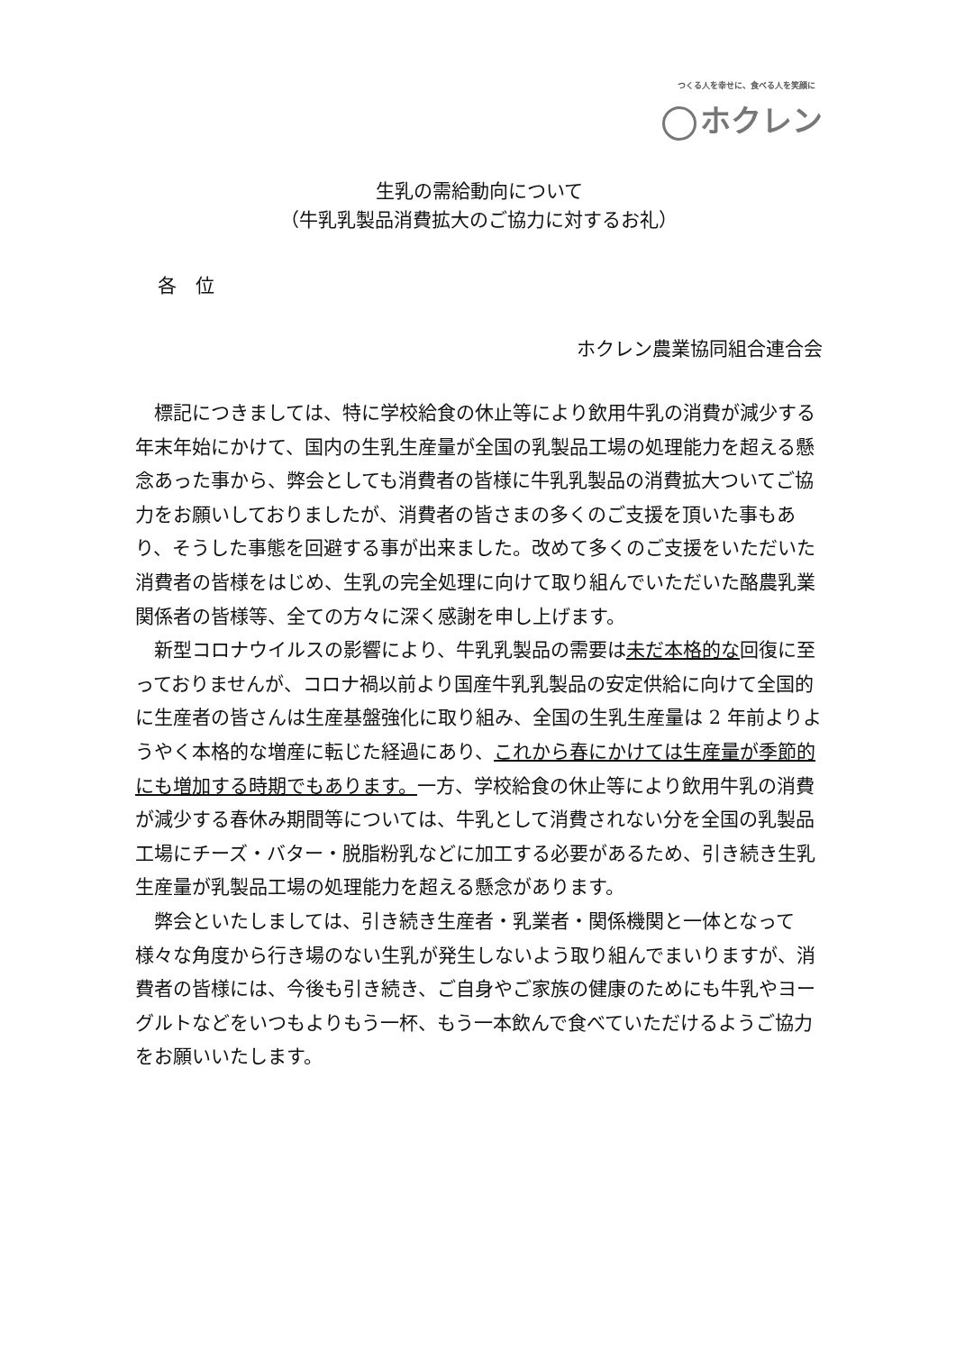つくる人を幸せに、食べる人を笑顔に
ホクレン
生乳の需給動向について
（牛乳乳製品消費拡大のご協力に対するお礼）
各　位
ホクレン農業協同組合連合会
標記につきましては、特に学校給食の休止等により飲用牛乳の消費が減少する年末年始にかけて、国内の生乳生産量が全国の乳製品工場の処理能力を超える懸念あった事から、弊会としても消費者の皆様に牛乳乳製品の消費拡大ついてご協力をお願いしておりましたが、消費者の皆さまの多くのご支援を頂いた事もあり、そうした事態を回避する事が出来ました。改めて多くのご支援をいただいた消費者の皆様をはじめ、生乳の完全処理に向けて取り組んでいただいた酪農乳業関係者の皆様等、全ての方々に深く感謝を申し上げます。
新型コロナウイルスの影響により、牛乳乳製品の需要は未だ本格的な回復に至っておりませんが、コロナ禍以前より国産牛乳乳製品の安定供給に向けて全国的に生産者の皆さんは生産基盤強化に取り組み、全国の生乳生産量は 2 年前よりようやく本格的な増産に転じた経過にあり、これから春にかけては生産量が季節的にも増加する時期でもあります。一方、学校給食の休止等により飲用牛乳の消費が減少する春休み期間等については、牛乳として消費されない分を全国の乳製品工場にチーズ・バター・脱脂粉乳などに加工する必要があるため、引き続き生乳生産量が乳製品工場の処理能力を超える懸念があります。
弊会といたしましては、引き続き生産者・乳業者・関係機関と一体となって様々な角度から行き場のない生乳が発生しないよう取り組んでまいりますが、消費者の皆様には、今後も引き続き、ご自身やご家族の健康のためにも牛乳やヨーグルトなどをいつもよりもう一杯、もう一本飲んで食べていただけるようご協力をお願いいたします。